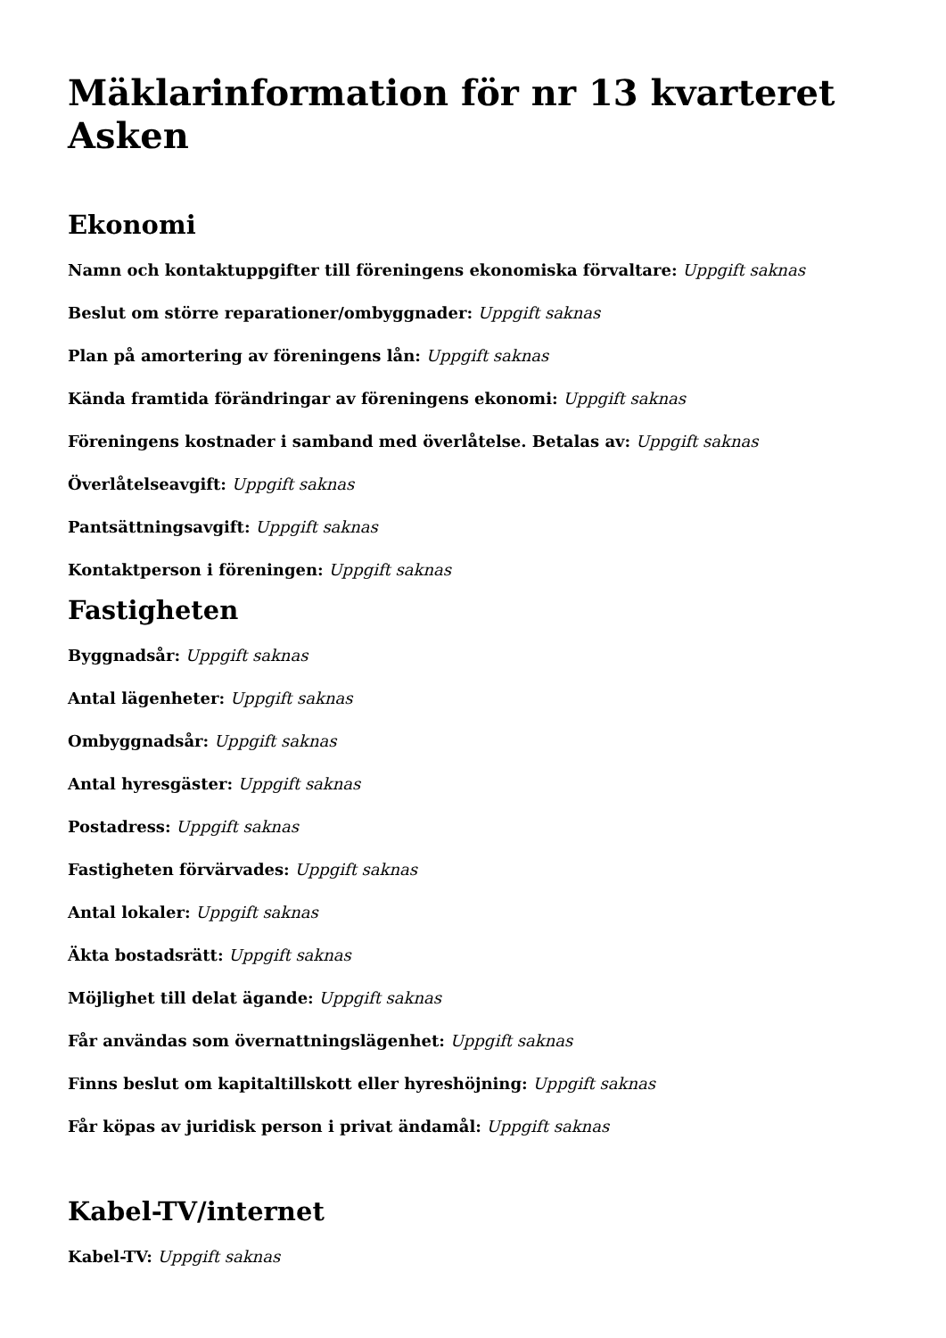Mäklarinformation för nr 13 kvarteret Asken
Ekonomi
Namn och kontaktuppgifter till föreningens ekonomiska förvaltare: Uppgift saknas
Beslut om större reparationer/ombyggnader: Uppgift saknas
Plan på amortering av föreningens lån: Uppgift saknas
Kända framtida förändringar av föreningens ekonomi: Uppgift saknas
Föreningens kostnader i samband med överlåtelse. Betalas av: Uppgift saknas
Överlåtelseavgift: Uppgift saknas
Pantsättningsavgift: Uppgift saknas
Kontaktperson i föreningen: Uppgift saknas
Fastigheten
Byggnadsår: Uppgift saknas
Antal lägenheter: Uppgift saknas
Ombyggnadsår: Uppgift saknas
Antal hyresgäster: Uppgift saknas
Postadress: Uppgift saknas
Fastigheten förvärvades: Uppgift saknas
Antal lokaler: Uppgift saknas
Äkta bostadsrätt: Uppgift saknas
Möjlighet till delat ägande: Uppgift saknas
Får användas som övernattningslägenhet: Uppgift saknas
Finns beslut om kapitaltillskott eller hyreshöjning: Uppgift saknas
Får köpas av juridisk person i privat ändamål: Uppgift saknas
Kabel-TV/internet
Kabel-TV: Uppgift saknas